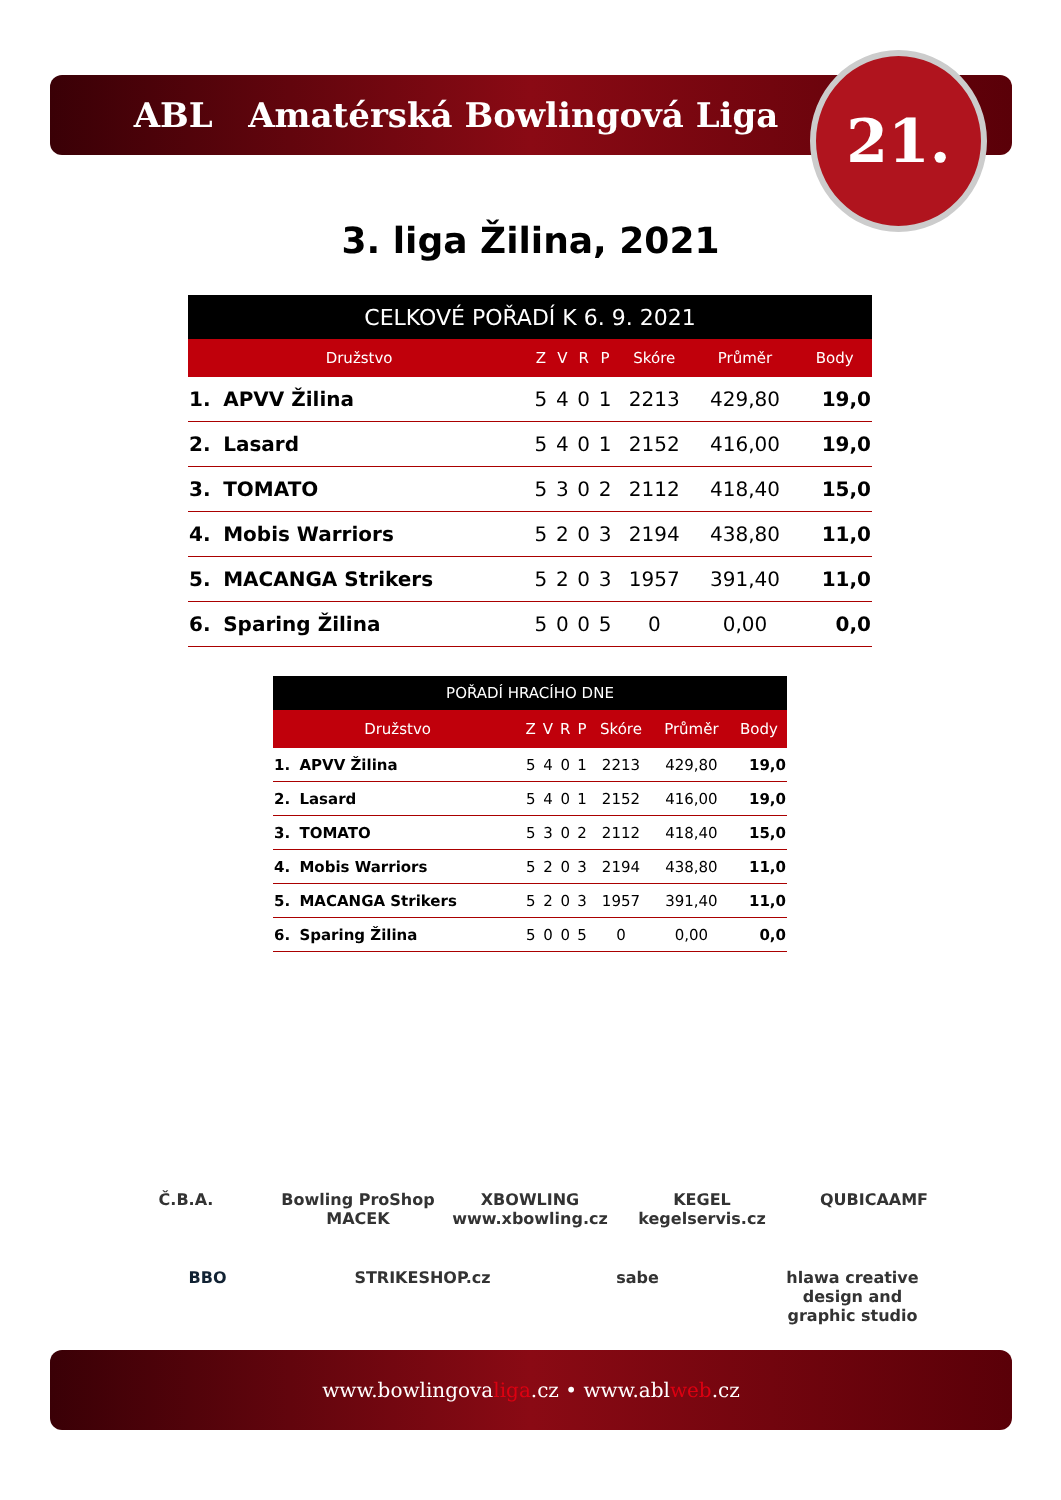ABL Amatérská Bowlingová Liga 21.
3. liga Žilina, 2021
| CELKOVÉ POŘADÍ K 6. 9. 2021 | | | | | | | | |
| --- | --- | --- | --- | --- | --- | --- | --- | --- |
| Družstvo | | Z | V | R | P | Skóre | Průměr | Body |
| 1. | APVV Žilina | 5 | 4 | 0 | 1 | 2213 | 429,80 | 19,0 |
| 2. | Lasard | 5 | 4 | 0 | 1 | 2152 | 416,00 | 19,0 |
| 3. | TOMATO | 5 | 3 | 0 | 2 | 2112 | 418,40 | 15,0 |
| 4. | Mobis Warriors | 5 | 2 | 0 | 3 | 2194 | 438,80 | 11,0 |
| 5. | MACANGA Strikers | 5 | 2 | 0 | 3 | 1957 | 391,40 | 11,0 |
| 6. | Sparing Žilina | 5 | 0 | 0 | 5 | 0 | 0,00 | 0,0 |
| POŘADÍ HRACÍHO DNE | | | | | | | | |
| --- | --- | --- | --- | --- | --- | --- | --- | --- |
| Družstvo | | Z | V | R | P | Skóre | Průměr | Body |
| 1. | APVV Žilina | 5 | 4 | 0 | 1 | 2213 | 429,80 | 19,0 |
| 2. | Lasard | 5 | 4 | 0 | 1 | 2152 | 416,00 | 19,0 |
| 3. | TOMATO | 5 | 3 | 0 | 2 | 2112 | 418,40 | 15,0 |
| 4. | Mobis Warriors | 5 | 2 | 0 | 3 | 2194 | 438,80 | 11,0 |
| 5. | MACANGA Strikers | 5 | 2 | 0 | 3 | 1957 | 391,40 | 11,0 |
| 6. | Sparing Žilina | 5 | 0 | 0 | 5 | 0 | 0,00 | 0,0 |
Č.B.A. Bowling ProShop MACEK XBOWLING www.xbowling.cz KEGEL kegelservis.cz QUBICAAMF BBO STRIKESHOP.cz sabe hlawa creative design and graphic studio
www.bowlingovaliga.cz • www.ablweb.cz